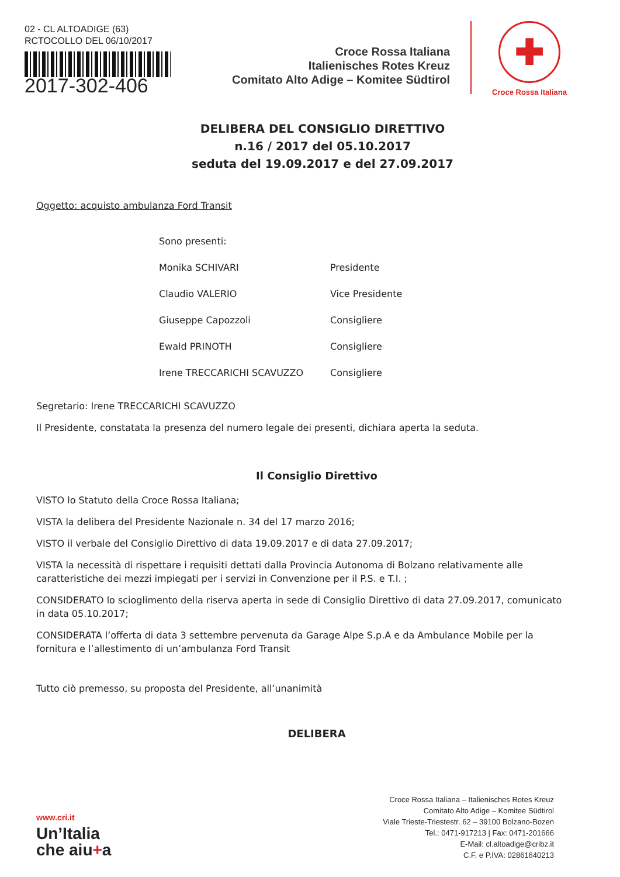02 - CL ALTOADIGE (63)
RCTOCOLLO DEL 06/10/2017
2017-302-406
Croce Rossa Italiana
Italienisches Rotes Kreuz
Comitato Alto Adige – Komitee Südtirol
✚
Croce Rossa Italiana
DELIBERA DEL CONSIGLIO DIRETTIVO
n.16 / 2017 del 05.10.2017
seduta del 19.09.2017 e del 27.09.2017
Oggetto: acquisto ambulanza Ford Transit
Sono presenti:
Monika SCHIVARI Presidente
Claudio VALERIO Vice Presidente
Giuseppe Capozzoli Consigliere
Ewald PRINOTH Consigliere
Irene TRECCARICHI SCAVUZZO Consigliere
Segretario: Irene TRECCARICHI SCAVUZZO
Il Presidente, constatata la presenza del numero legale dei presenti, dichiara aperta la seduta.
Il Consiglio Direttivo
VISTO lo Statuto della Croce Rossa Italiana;
VISTA la delibera del Presidente Nazionale n. 34 del 17 marzo 2016;
VISTO il verbale del Consiglio Direttivo di data 19.09.2017 e di data 27.09.2017;
VISTA la necessità di rispettare i requisiti dettati dalla Provincia Autonoma di Bolzano relativamente alle caratteristiche dei mezzi impiegati per i servizi in Convenzione per il P.S. e T.I. ;
CONSIDERATO lo scioglimento della riserva aperta in sede di Consiglio Direttivo di data 27.09.2017, comunicato in data 05.10.2017;
CONSIDERATA l’offerta di data 3 settembre pervenuta da Garage Alpe S.p.A e da Ambulance Mobile per la fornitura e l’allestimento di un’ambulanza Ford Transit
Tutto ciò premesso, su proposta del Presidente, all’unanimità
DELIBERA
www.cri.it
Un’Italia
che aiu+a
Croce Rossa Italiana – Italienisches Rotes Kreuz
Comitato Alto Adige – Komitee Südtirol
Viale Trieste-Triestestr. 62 – 39100 Bolzano-Bozen
Tel.: 0471-917213 | Fax: 0471-201666
E-Mail: cl.altoadige@cribz.it
C.F. e P.IVA: 02861640213